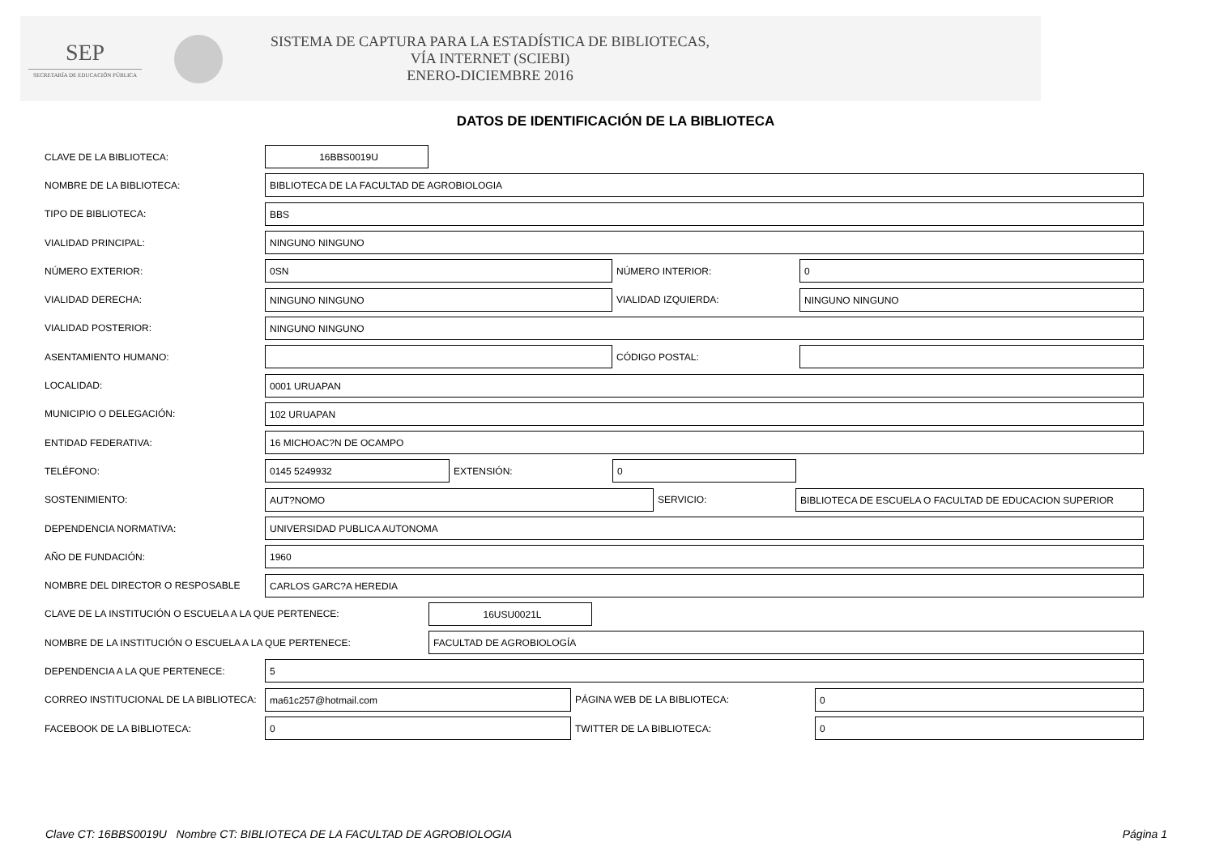SEP
SECRETARÍA DE EDUCACIÓN PÚBLICA
SISTEMA DE CAPTURA PARA LA ESTADÍSTICA DE BIBLIOTECAS,
VÍA INTERNET (SCIEBI)
ENERO-DICIEMBRE 2016
DATOS DE IDENTIFICACIÓN DE LA BIBLIOTECA
CLAVE DE LA BIBLIOTECA:
16BBS0019U
NOMBRE DE LA BIBLIOTECA:
BIBLIOTECA DE LA FACULTAD DE AGROBIOLOGIA
TIPO DE BIBLIOTECA:
BBS
VIALIDAD PRINCIPAL:
NINGUNO NINGUNO
NÚMERO EXTERIOR:
0SN
NÚMERO INTERIOR:
0
VIALIDAD DERECHA:
NINGUNO NINGUNO
VIALIDAD IZQUIERDA:
NINGUNO NINGUNO
VIALIDAD POSTERIOR:
NINGUNO NINGUNO
ASENTAMIENTO HUMANO: CÓDIGO POSTAL:
LOCALIDAD:
0001 URUAPAN
MUNICIPIO O DELEGACIÓN:
102 URUAPAN
ENTIDAD FEDERATIVA:
16 MICHOAC?N DE OCAMPO
TELÉFONO:
0145 5249932
EXTENSIÓN:
0
SOSTENIMIENTO:
AUT?NOMO
SERVICIO:
BIBLIOTECA DE ESCUELA O FACULTAD DE EDUCACION SUPERIOR
DEPENDENCIA NORMATIVA:
UNIVERSIDAD PUBLICA AUTONOMA
AÑO DE FUNDACIÓN:
1960
NOMBRE DEL DIRECTOR O RESPOSABLE
CARLOS GARC?A HEREDIA
CLAVE DE LA INSTITUCIÓN O ESCUELA A LA QUE PERTENECE:
16USU0021L
NOMBRE DE LA INSTITUCIÓN O ESCUELA A LA QUE PERTENECE:
FACULTAD DE AGROBIOLOGÍA
DEPENDENCIA A LA QUE PERTENECE:
5
CORREO INSTITUCIONAL DE LA BIBLIOTECA:
ma61c257@hotmail.com
PÁGINA WEB DE LA BIBLIOTECA:
0
FACEBOOK DE LA BIBLIOTECA:
0
TWITTER DE LA BIBLIOTECA:
0
Clave CT: 16BBS0019U Nombre CT: BIBLIOTECA DE LA FACULTAD DE AGROBIOLOGIA Página 1